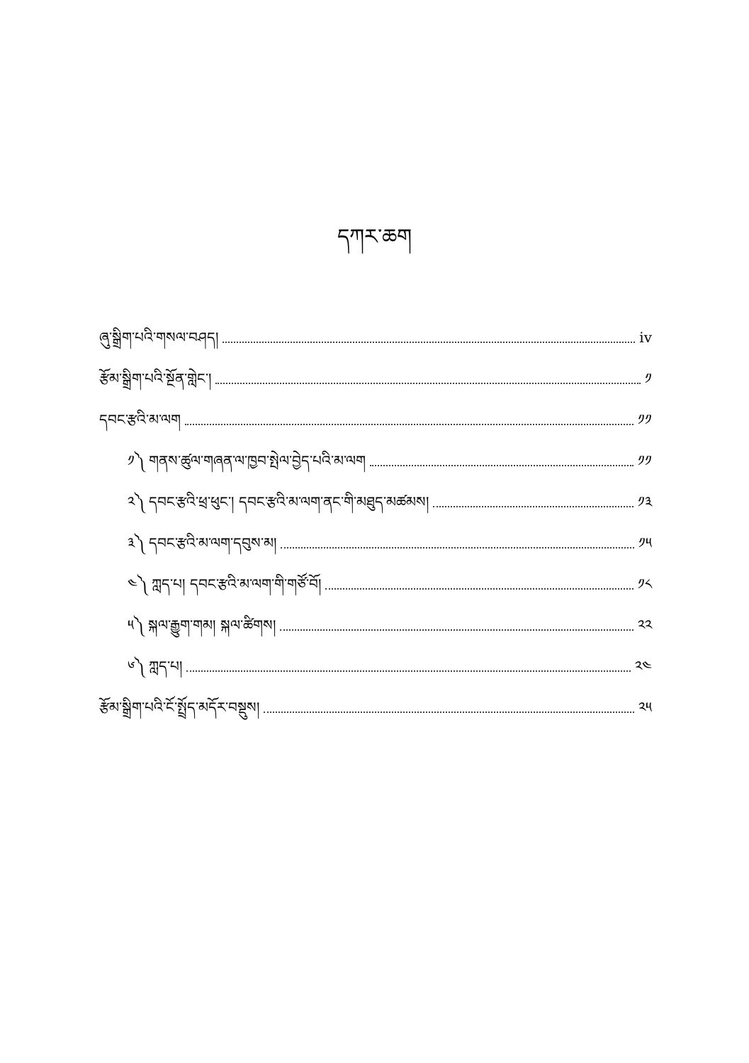དཀར་ཆག
ཞུ་སྒྲིག་པའི་གསལ་བཤད། iv
རྩོམ་སྒྲིག་པའི་སྔོན་གླེང་། ༡
དབང་རྩའི་མ་ལག ༡༡
༡༽ གནས་ཚུལ་གཞན་ལ་ཁྱབ་སྤེལ་བྱེད་པའི་མ་ལག ༡༡
༢༽ དབང་རྩའི་ཕྲ་ཕུང་། དབང་རྩའི་མ་ལག་ནང་གི་མཐུད་མཚམས། ༡༣
༣༽ དབང་རྩའི་མ་ལག་དབུས་མ། ༡༥
༤༽ ཀླད་པ། དབང་རྩའི་མ་ལག་གི་གཙོ་བོ། ༡༨
༥༽ སྐལ་རྒྱུག་གམ། སྐལ་ཚིགས། ༢༢
༦༽ ཀླད་པ། ༢༤
རྩོམ་སྒྲིག་པའི་ངོ་སྤྲོད་མདོར་བསྡུས། ༢༥